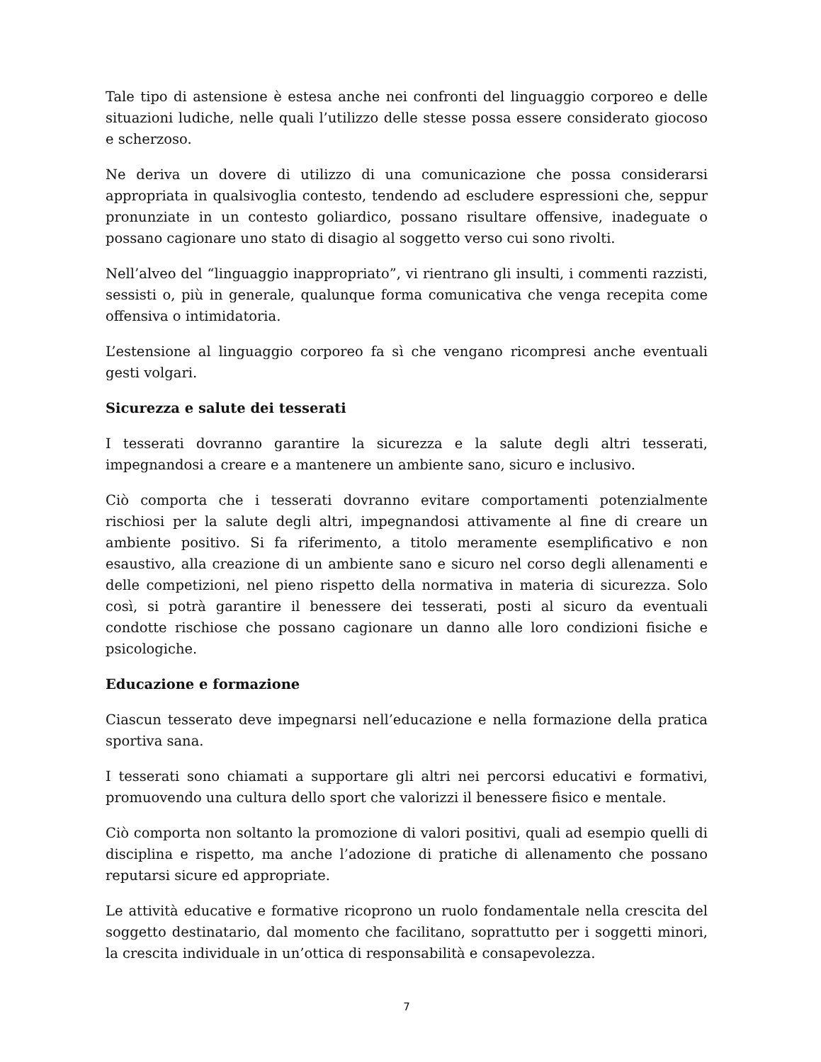Tale tipo di astensione è estesa anche nei confronti del linguaggio corporeo e delle situazioni ludiche, nelle quali l’utilizzo delle stesse possa essere considerato giocoso e scherzoso.
Ne deriva un dovere di utilizzo di una comunicazione che possa considerarsi appropriata in qualsivoglia contesto, tendendo ad escludere espressioni che, seppur pronunziate in un contesto goliardico, possano risultare offensive, inadeguate o possano cagionare uno stato di disagio al soggetto verso cui sono rivolti.
Nell’alveo del “linguaggio inappropriato”, vi rientrano gli insulti, i commenti razzisti, sessisti o, più in generale, qualunque forma comunicativa che venga recepita come offensiva o intimidatoria.
L’estensione al linguaggio corporeo fa sì che vengano ricompresi anche eventuali gesti volgari.
Sicurezza e salute dei tesserati
I tesserati dovranno garantire la sicurezza e la salute degli altri tesserati, impegnandosi a creare e a mantenere un ambiente sano, sicuro e inclusivo.
Ciò comporta che i tesserati dovranno evitare comportamenti potenzialmente rischiosi per la salute degli altri, impegnandosi attivamente al fine di creare un ambiente positivo. Si fa riferimento, a titolo meramente esemplificativo e non esaustivo, alla creazione di un ambiente sano e sicuro nel corso degli allenamenti e delle competizioni, nel pieno rispetto della normativa in materia di sicurezza. Solo così, si potrà garantire il benessere dei tesserati, posti al sicuro da eventuali condotte rischiose che possano cagionare un danno alle loro condizioni fisiche e psicologiche.
Educazione e formazione
Ciascun tesserato deve impegnarsi nell’educazione e nella formazione della pratica sportiva sana.
I tesserati sono chiamati a supportare gli altri nei percorsi educativi e formativi, promuovendo una cultura dello sport che valorizzi il benessere fisico e mentale.
Ciò comporta non soltanto la promozione di valori positivi, quali ad esempio quelli di disciplina e rispetto, ma anche l’adozione di pratiche di allenamento che possano reputarsi sicure ed appropriate.
Le attività educative e formative ricoprono un ruolo fondamentale nella crescita del soggetto destinatario, dal momento che facilitano, soprattutto per i soggetti minori, la crescita individuale in un’ottica di responsabilità e consapevolezza.
7